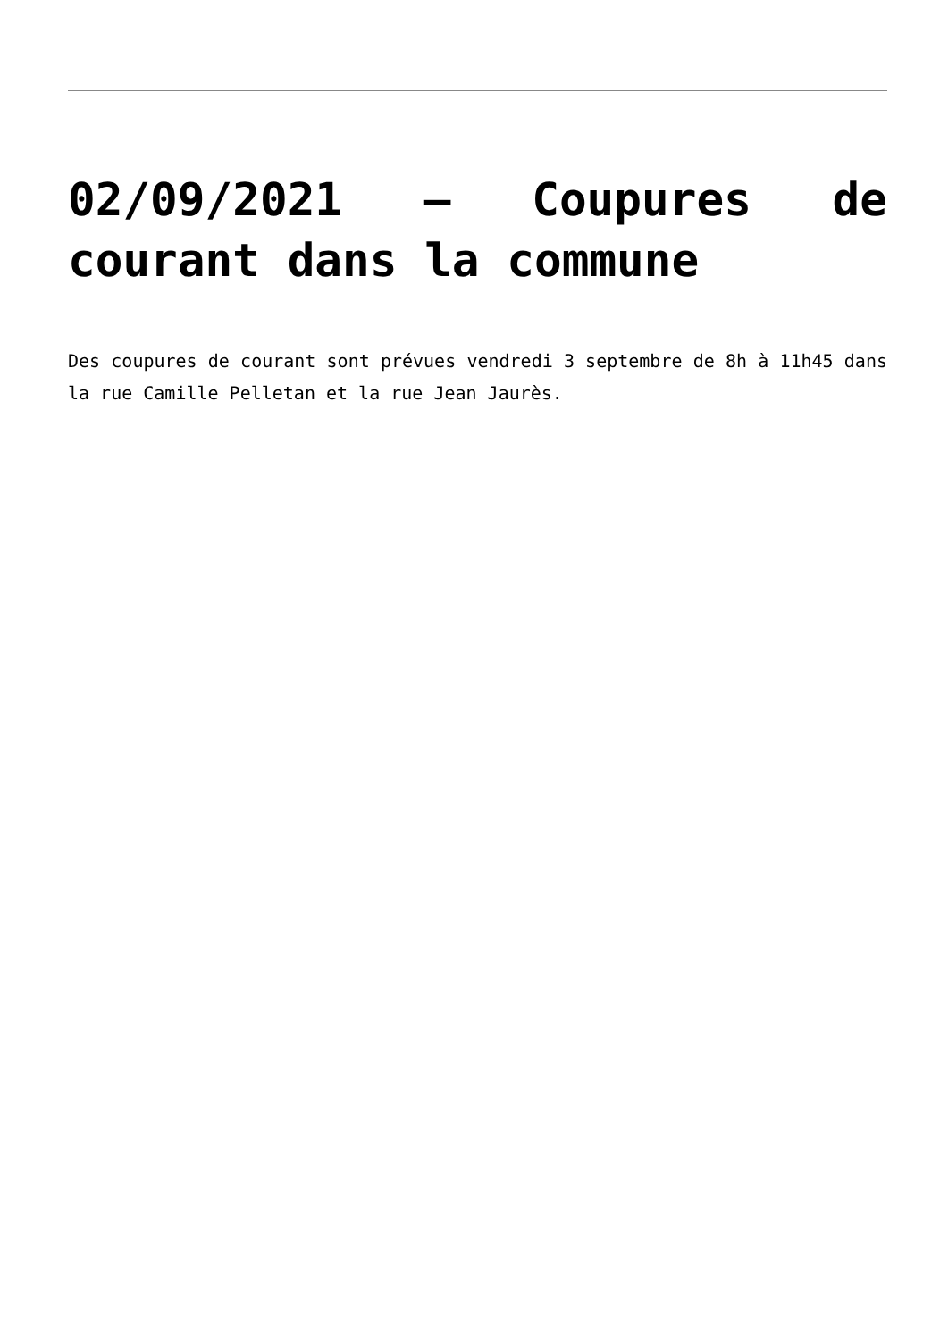02/09/2021 – Coupures de courant dans la commune
Des coupures de courant sont prévues vendredi 3 septembre de 8h à 11h45 dans la rue Camille Pelletan et la rue Jean Jaurès.